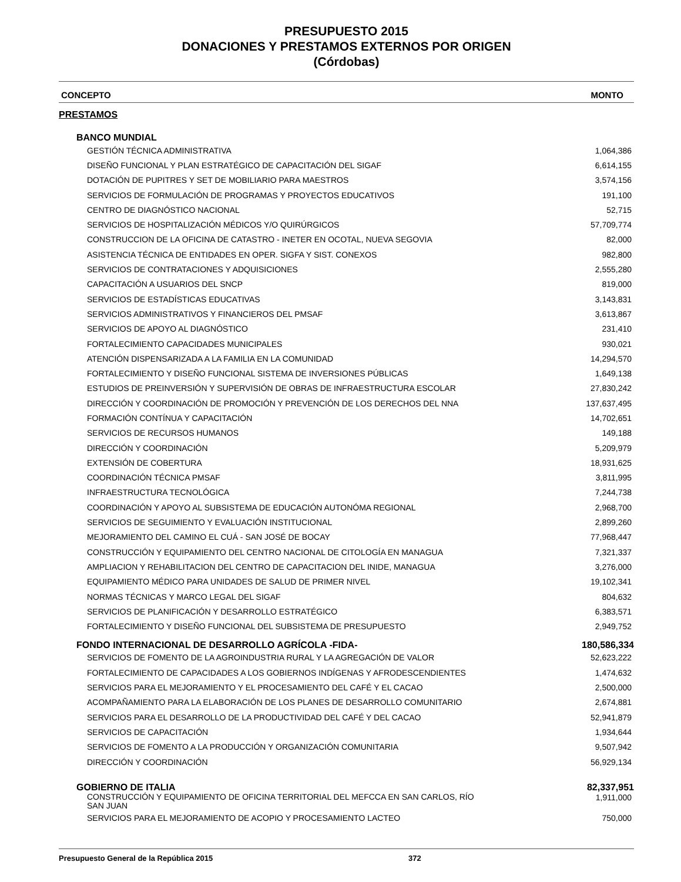PRESUPUESTO 2015
DONACIONES Y PRESTAMOS EXTERNOS POR ORIGEN
(Córdobas)
| CONCEPTO | MONTO |
| --- | --- |
| PRESTAMOS | |
| BANCO MUNDIAL | |
| GESTIÓN TÉCNICA ADMINISTRATIVA | 1,064,386 |
| DISEÑO FUNCIONAL Y PLAN ESTRATÉGICO DE CAPACITACIÓN DEL SIGAF | 6,614,155 |
| DOTACIÓN DE PUPITRES Y SET DE MOBILIARIO PARA MAESTROS | 3,574,156 |
| SERVICIOS DE FORMULACIÓN DE PROGRAMAS Y PROYECTOS EDUCATIVOS | 191,100 |
| CENTRO DE DIAGNÓSTICO NACIONAL | 52,715 |
| SERVICIOS DE HOSPITALIZACIÓN MÉDICOS Y/O QUIRÚRGICOS | 57,709,774 |
| CONSTRUCCION DE LA OFICINA DE CATASTRO - INETER EN OCOTAL, NUEVA SEGOVIA | 82,000 |
| ASISTENCIA TÉCNICA DE ENTIDADES EN OPER. SIGFA Y SIST. CONEXOS | 982,800 |
| SERVICIOS DE CONTRATACIONES Y ADQUISICIONES | 2,555,280 |
| CAPACITACIÓN A USUARIOS DEL SNCP | 819,000 |
| SERVICIOS DE ESTADÍSTICAS EDUCATIVAS | 3,143,831 |
| SERVICIOS ADMINISTRATIVOS Y FINANCIEROS DEL PMSAF | 3,613,867 |
| SERVICIOS DE APOYO AL DIAGNÓSTICO | 231,410 |
| FORTALECIMIENTO CAPACIDADES MUNICIPALES | 930,021 |
| ATENCIÓN DISPENSARIZADA A LA FAMILIA EN LA COMUNIDAD | 14,294,570 |
| FORTALECIMIENTO Y DISEÑO FUNCIONAL SISTEMA DE INVERSIONES PÚBLICAS | 1,649,138 |
| ESTUDIOS DE PREINVERSIÓN Y SUPERVISIÓN DE OBRAS DE INFRAESTRUCTURA ESCOLAR | 27,830,242 |
| DIRECCIÓN Y COORDINACIÓN DE PROMOCIÓN Y PREVENCIÓN DE LOS DERECHOS DEL NNA | 137,637,495 |
| FORMACIÓN CONTÍNUA Y CAPACITACIÓN | 14,702,651 |
| SERVICIOS DE RECURSOS HUMANOS | 149,188 |
| DIRECCIÓN Y COORDINACIÓN | 5,209,979 |
| EXTENSIÓN DE COBERTURA | 18,931,625 |
| COORDINACIÓN TÉCNICA PMSAF | 3,811,995 |
| INFRAESTRUCTURA TECNOLÓGICA | 7,244,738 |
| COORDINACIÓN Y APOYO AL SUBSISTEMA DE EDUCACIÓN AUTONÓMA REGIONAL | 2,968,700 |
| SERVICIOS DE SEGUIMIENTO Y EVALUACIÓN INSTITUCIONAL | 2,899,260 |
| MEJORAMIENTO DEL CAMINO EL CUÁ - SAN JOSÉ DE BOCAY | 77,968,447 |
| CONSTRUCCIÓN Y EQUIPAMIENTO DEL CENTRO NACIONAL DE CITOLOGÍA EN MANAGUA | 7,321,337 |
| AMPLIACION Y REHABILITACION DEL CENTRO DE CAPACITACION DEL INIDE, MANAGUA | 3,276,000 |
| EQUIPAMIENTO MÉDICO PARA UNIDADES DE SALUD DE PRIMER NIVEL | 19,102,341 |
| NORMAS TÉCNICAS Y MARCO LEGAL DEL SIGAF | 804,632 |
| SERVICIOS DE PLANIFICACIÓN Y DESARROLLO ESTRATÉGICO | 6,383,571 |
| FORTALECIMIENTO Y DISEÑO FUNCIONAL DEL SUBSISTEMA DE PRESUPUESTO | 2,949,752 |
| FONDO INTERNACIONAL DE DESARROLLO AGRÍCOLA -FIDA- | 180,586,334 |
| SERVICIOS DE FOMENTO DE LA AGROINDUSTRIA RURAL Y LA AGREGACIÓN DE VALOR | 52,623,222 |
| FORTALECIMIENTO DE CAPACIDADES A LOS GOBIERNOS INDÍGENAS Y AFRODESCENDIENTES | 1,474,632 |
| SERVICIOS PARA EL MEJORAMIENTO Y EL PROCESAMIENTO DEL CAFÉ Y EL CACAO | 2,500,000 |
| ACOMPAÑAMIENTO PARA LA ELABORACIÓN DE LOS PLANES DE DESARROLLO COMUNITARIO | 2,674,881 |
| SERVICIOS PARA EL DESARROLLO DE LA PRODUCTIVIDAD DEL CAFÉ Y DEL CACAO | 52,941,879 |
| SERVICIOS DE CAPACITACIÓN | 1,934,644 |
| SERVICIOS DE FOMENTO A LA PRODUCCIÓN Y ORGANIZACIÓN COMUNITARIA | 9,507,942 |
| DIRECCIÓN Y COORDINACIÓN | 56,929,134 |
| GOBIERNO DE ITALIA | 82,337,951 |
| CONSTRUCCIÓN Y EQUIPAMIENTO DE OFICINA TERRITORIAL DEL MEFCCA EN SAN CARLOS, RÍO SAN JUAN | 1,911,000 |
| SERVICIOS PARA EL MEJORAMIENTO DE ACOPIO Y PROCESAMIENTO LACTEO | 750,000 |
Presupuesto General de la República 2015 372